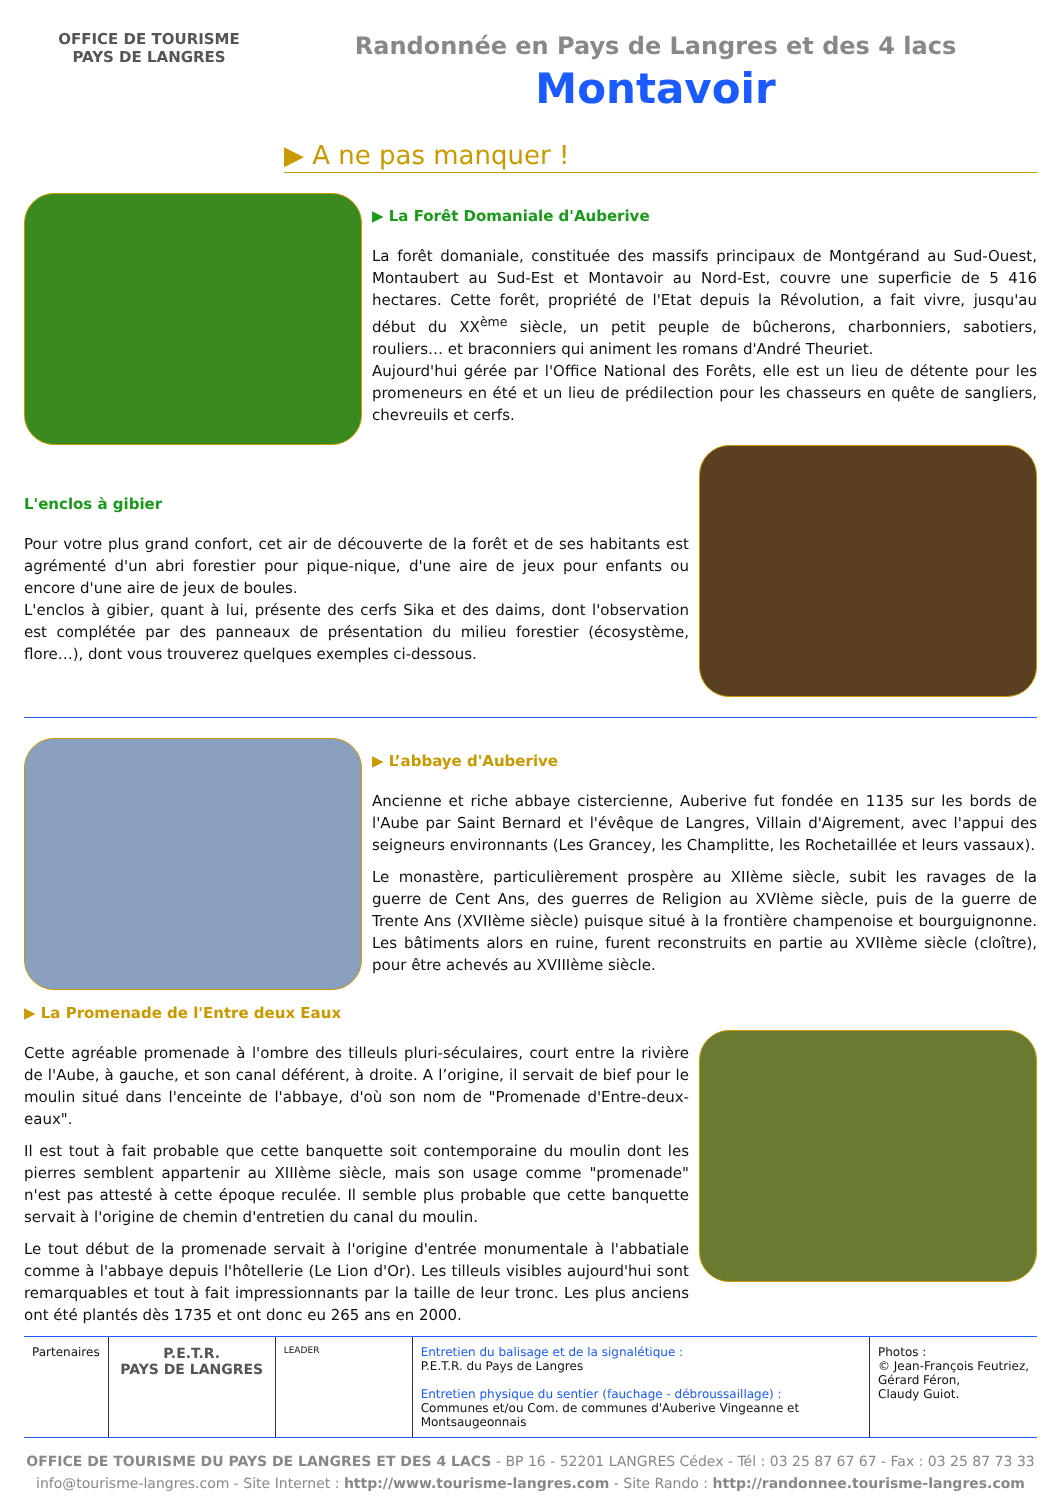OFFICE DE TOURISME
PAYS DE LANGRES
Randonnée en Pays de Langres et des 4 lacs
Montavoir
▶ A ne pas manquer !
▶ La Forêt Domaniale d'Auberive
La forêt domaniale, constituée des massifs principaux de Montgérand au Sud-Ouest, Montaubert au Sud-Est et Montavoir au Nord-Est, couvre une superficie de 5 416 hectares. Cette forêt, propriété de l'Etat depuis la Révolution, a fait vivre, jusqu'au début du XX<sup>ème</sup> siècle, un petit peuple de bûcherons, charbonniers, sabotiers, rouliers… et braconniers qui animent les romans d'André Theuriet.
Aujourd'hui gérée par l'Office National des Forêts, elle est un lieu de détente pour les promeneurs en été et un lieu de prédilection pour les chasseurs en quête de sangliers, chevreuils et cerfs.
L'enclos à gibier
Pour votre plus grand confort, cet air de découverte de la forêt et de ses habitants est agrémenté d'un abri forestier pour pique-nique, d'une aire de jeux pour enfants ou encore d'une aire de jeux de boules.
L'enclos à gibier, quant à lui, présente des cerfs Sika et des daims, dont l'observation est complétée par des panneaux de présentation du milieu forestier (écosystème, flore…), dont vous trouverez quelques exemples ci-dessous.
▶ L’abbaye d'Auberive
Ancienne et riche abbaye cistercienne, Auberive fut fondée en 1135 sur les bords de l'Aube par Saint Bernard et l'évêque de Langres, Villain d'Aigrement, avec l'appui des seigneurs environnants (Les Grancey, les Champlitte, les Rochetaillée et leurs vassaux).
Le monastère, particulièrement prospère au XIIème siècle, subit les ravages de la guerre de Cent Ans, des guerres de Religion au XVIème siècle, puis de la guerre de Trente Ans (XVIIème siècle) puisque situé à la frontière champenoise et bourguignonne. Les bâtiments alors en ruine, furent reconstruits en partie au XVIIème siècle (cloître), pour être achevés au XVIIIème siècle.
▶ La Promenade de l'Entre deux Eaux
Cette agréable promenade à l'ombre des tilleuls pluri-séculaires, court entre la rivière de l'Aube, à gauche, et son canal déférent, à droite. A l’origine, il servait de bief pour le moulin situé dans l'enceinte de l'abbaye, d'où son nom de "Promenade d'Entre-deux-eaux".
Il est tout à fait probable que cette banquette soit contemporaine du moulin dont les pierres semblent appartenir au XIIIème siècle, mais son usage comme "promenade" n'est pas attesté à cette époque reculée. Il semble plus probable que cette banquette servait à l'origine de chemin d'entretien du canal du moulin.
Le tout début de la promenade servait à l'origine d'entrée monumentale à l'abbatiale comme à l'abbaye depuis l'hôtellerie (Le Lion d'Or). Les tilleuls visibles aujourd'hui sont remarquables et tout à fait impressionnants par la taille de leur tronc. Les plus anciens ont été plantés dès 1735 et ont donc eu 265 ans en 2000.
Partenaires
P.E.T.R.
PAYS DE LANGRES
LEADER
Entretien du balisage et de la signalétique :
P.E.T.R. du Pays de Langres
Entretien physique du sentier (fauchage - débroussaillage) :
Communes et/ou Com. de communes d'Auberive Vingeanne et Montsaugeonnais
Photos :
© Jean-François Feutriez,
Gérard Féron,
Claudy Guiot.
OFFICE DE TOURISME DU PAYS DE LANGRES ET DES 4 LACS - BP 16 - 52201 LANGRES Cédex - Tél : 03 25 87 67 67 - Fax : 03 25 87 73 33
info@tourisme-langres.com - Site Internet : http://www.tourisme-langres.com - Site Rando : http://randonnee.tourisme-langres.com